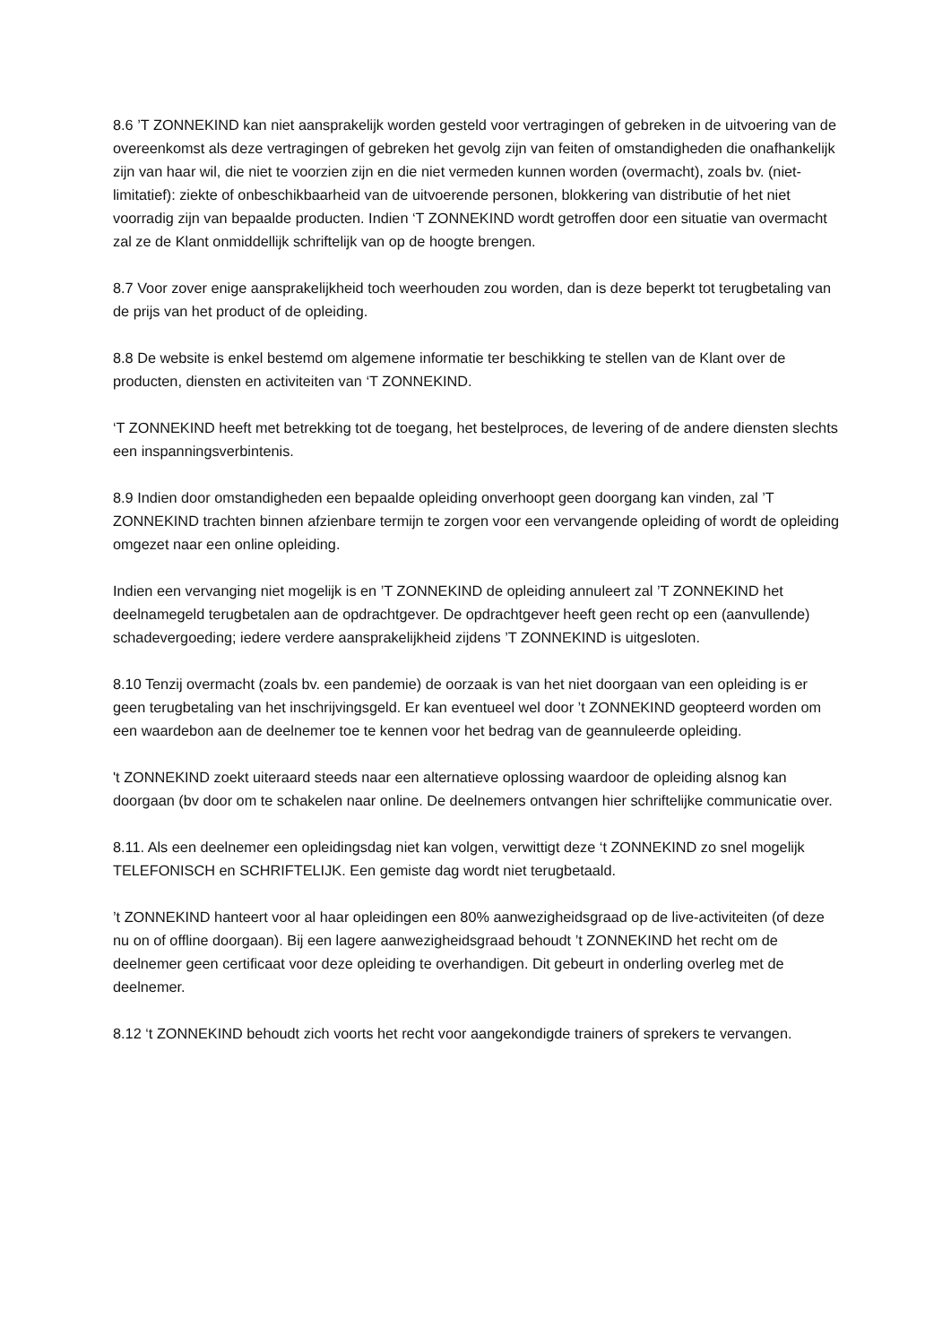8.6 ’T ZONNEKIND kan niet aansprakelijk worden gesteld voor vertragingen of gebreken in de uitvoering van de overeenkomst als deze vertragingen of gebreken het gevolg zijn van feiten of omstandigheden die onafhankelijk zijn van haar wil, die niet te voorzien zijn en die niet vermeden kunnen worden (overmacht), zoals bv. (niet-limitatief): ziekte of onbeschikbaarheid van de uitvoerende personen, blokkering van distributie of het niet voorradig zijn van bepaalde producten. Indien ‘T ZONNEKIND wordt getroffen door een situatie van overmacht zal ze de Klant onmiddellijk schriftelijk van op de hoogte brengen.
8.7 Voor zover enige aansprakelijkheid toch weerhouden zou worden, dan is deze beperkt tot terugbetaling van de prijs van het product of de opleiding.
8.8 De website is enkel bestemd om algemene informatie ter beschikking te stellen van de Klant over de producten, diensten en activiteiten van ‘T ZONNEKIND.
‘T ZONNEKIND heeft met betrekking tot de toegang, het bestelproces, de levering of de andere diensten slechts een inspanningsverbintenis.
8.9 Indien door omstandigheden een bepaalde opleiding onverhoopt geen doorgang kan vinden, zal ’T ZONNEKIND trachten binnen afzienbare termijn te zorgen voor een vervangende opleiding of wordt de opleiding omgezet naar een online opleiding.
Indien een vervanging niet mogelijk is en ’T ZONNEKIND de opleiding annuleert zal ’T ZONNEKIND het deelnamegeld terugbetalen aan de opdrachtgever. De opdrachtgever heeft geen recht op een (aanvullende) schadevergoeding; iedere verdere aansprakelijkheid zijdens ’T ZONNEKIND is uitgesloten.
8.10 Tenzij overmacht (zoals bv. een pandemie) de oorzaak is van het niet doorgaan van een opleiding is er geen terugbetaling van het inschrijvingsgeld. Er kan eventueel wel door ’t ZONNEKIND geopteerd worden om een waardebon aan de deelnemer toe te kennen voor het bedrag van de geannuleerde opleiding.
't ZONNEKIND zoekt uiteraard steeds naar een alternatieve oplossing waardoor de opleiding alsnog kan doorgaan (bv door om te schakelen naar online. De deelnemers ontvangen hier schriftelijke communicatie over.
8.11. Als een deelnemer een opleidingsdag niet kan volgen, verwittigt deze ‘t ZONNEKIND zo snel mogelijk TELEFONISCH en SCHRIFTELIJK. Een gemiste dag wordt niet terugbetaald.
’t ZONNEKIND hanteert voor al haar opleidingen een 80% aanwezigheidsgraad op de live-activiteiten (of deze nu on of offline doorgaan). Bij een lagere aanwezigheidsgraad behoudt ’t ZONNEKIND het recht om de deelnemer geen certificaat voor deze opleiding te overhandigen. Dit gebeurt in onderling overleg met de deelnemer.
8.12 ‘t ZONNEKIND behoudt zich voorts het recht voor aangekondigde trainers of sprekers te vervangen.